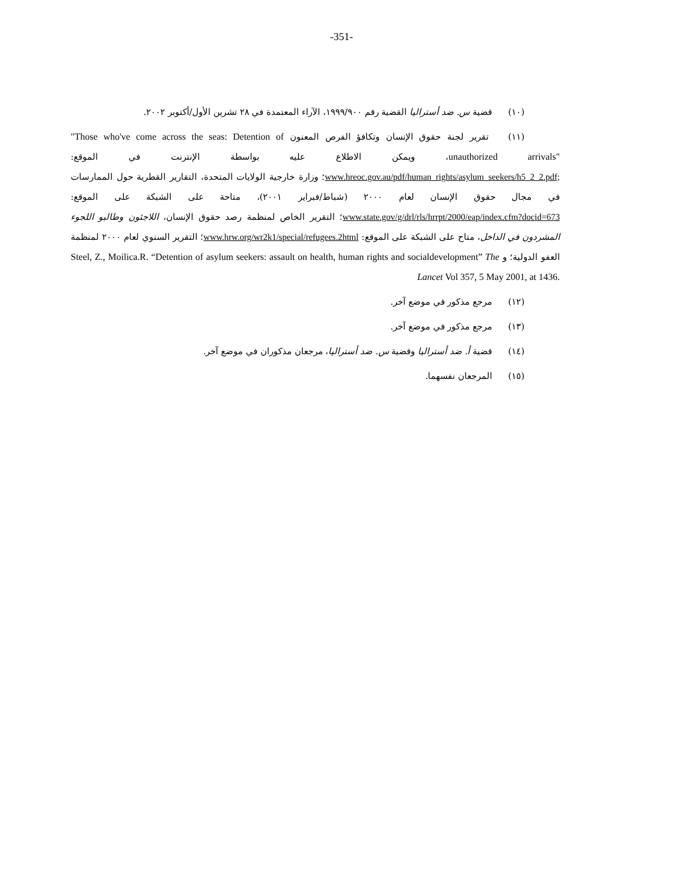-351-
(١٠) قضية س. ضد أستراليا القضية رقم ١٩٩٩/٩٠٠، الآراء المعتمدة في ٢٨ تشرين الأول/أكتوبر ٢٠٠٢.
(١١) تقرير لجنة حقوق الإنسان وتكافؤ الفرص المعنون "Those who've come across the seas: Detention of unauthorized arrivals"، ويمكن الاطلاع عليه بواسطة الإنترنت في الموقع: www.hreoc.gov.au/pdf/human_rights/asylum_seekers/h5_2_2.pdf;؛ وزارة خارجية الولايات المتحدة، التقارير القطرية حول الممارسات في مجال حقوق الإنسان لعام ٢٠٠٠ (شباط/فبراير ٢٠٠١)، متاحة على الشبكة على الموقع: www.state.gov/g/drl/rls/hrrpt/2000/eap/index.cfm?docid=673؛ التقرير الخاص لمنظمة رصد حقوق الإنسان، اللاجئون وطالبو اللجوء المشردون في الداخل، متاح على الشبكة على الموقع: www.hrw.org/wr2k1/special/refugees.2html؛ التقرير السنوي لعام ٢٠٠٠ لمنظمة العفو الدولية؛ و Steel, Z., Moilica.R. “Detention of asylum seekers: assault on health, human rights and socialdevelopment” The Lancet Vol 357, 5 May 2001, at 1436.
(١٢) مرجع مذكور في موضع آخر.
(١٣) مرجع مذكور في موضع آخر.
(١٤) قضية أ. ضد أستراليا وقضية س. ضد أستراليا، مرجعان مذكوران في موضع آخر.
(١٥) المرجعان نفسهما.